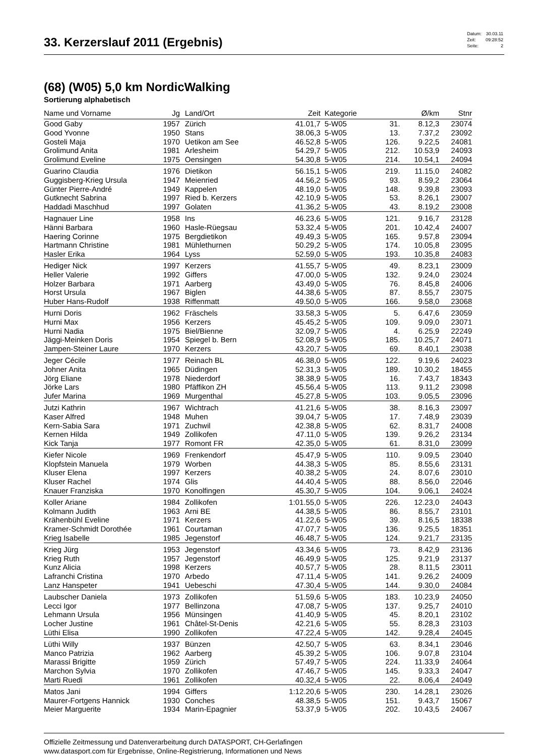33. Kerzerslauf 2011 (Ergebnis)
| Datum: | 30.03.11 |
| Zeit: | 09:28:52 |
| Seite: | 2 |
(68) (W05) 5,0 km NordicWalking
Sortierung alphabetisch
| Name und Vorname | Jg | Land/Ort | Zeit | Kategorie | | Ø/km | Stnr |
| --- | --- | --- | --- | --- | --- | --- | --- |
| Good Gaby | 1957 | Zürich | 41.01,7 | 5-W05 | 31. | 8.12,3 | 23074 |
| Good Yvonne | 1950 | Stans | 38.06,3 | 5-W05 | 13. | 7.37,2 | 23092 |
| Gosteli Maja | 1970 | Uetikon am See | 46.52,8 | 5-W05 | 126. | 9.22,5 | 24081 |
| Grolimund Anita | 1981 | Arlesheim | 54.29,7 | 5-W05 | 212. | 10.53,9 | 24093 |
| Grolimund Eveline | 1975 | Oensingen | 54.30,8 | 5-W05 | 214. | 10.54,1 | 24094 |
| Guarino Claudia | 1976 | Dietikon | 56.15,1 | 5-W05 | 219. | 11.15,0 | 24082 |
| Guggisberg-Krieg Ursula | 1947 | Meienried | 44.56,2 | 5-W05 | 93. | 8.59,2 | 23064 |
| Günter Pierre-André | 1949 | Kappelen | 48.19,0 | 5-W05 | 148. | 9.39,8 | 23093 |
| Gutknecht Sabrina | 1997 | Ried b. Kerzers | 42.10,9 | 5-W05 | 53. | 8.26,1 | 23007 |
| Haddadi Maschhud | 1997 | Golaten | 41.36,2 | 5-W05 | 43. | 8.19,2 | 23008 |
| Hagnauer Line | 1958 | Ins | 46.23,6 | 5-W05 | 121. | 9.16,7 | 23128 |
| Hänni Barbara | 1960 | Hasle-Rüegsau | 53.32,4 | 5-W05 | 201. | 10.42,4 | 24007 |
| Haering Corinne | 1975 | Bergdietikon | 49.49,3 | 5-W05 | 165. | 9.57,8 | 23094 |
| Hartmann Christine | 1981 | Mühlethurnen | 50.29,2 | 5-W05 | 174. | 10.05,8 | 23095 |
| Hasler Erika | 1964 | Lyss | 52.59,0 | 5-W05 | 193. | 10.35,8 | 24083 |
| Hediger Nick | 1997 | Kerzers | 41.55,7 | 5-W05 | 49. | 8.23,1 | 23009 |
| Heller Valerie | 1992 | Giffers | 47.00,0 | 5-W05 | 132. | 9.24,0 | 23024 |
| Holzer Barbara | 1971 | Aarberg | 43.49,0 | 5-W05 | 76. | 8.45,8 | 24006 |
| Horst Ursula | 1967 | Biglen | 44.38,6 | 5-W05 | 87. | 8.55,7 | 23075 |
| Huber Hans-Rudolf | 1938 | Riffenmatt | 49.50,0 | 5-W05 | 166. | 9.58,0 | 23068 |
| Hurni Doris | 1962 | Fräschels | 33.58,3 | 5-W05 | 5. | 6.47,6 | 23059 |
| Hurni Max | 1956 | Kerzers | 45.45,2 | 5-W05 | 109. | 9.09,0 | 23071 |
| Hurni Nadia | 1975 | Biel/Bienne | 32.09,7 | 5-W05 | 4. | 6.25,9 | 22249 |
| Jäggi-Meinken Doris | 1954 | Spiegel b. Bern | 52.08,9 | 5-W05 | 185. | 10.25,7 | 24071 |
| Jampen-Steiner Laure | 1970 | Kerzers | 43.20,7 | 5-W05 | 69. | 8.40,1 | 23038 |
| Jeger Cécile | 1977 | Reinach BL | 46.38,0 | 5-W05 | 122. | 9.19,6 | 24023 |
| Johner Anita | 1965 | Düdingen | 52.31,3 | 5-W05 | 189. | 10.30,2 | 18455 |
| Jörg Eliane | 1978 | Niederdorf | 38.38,9 | 5-W05 | 16. | 7.43,7 | 18343 |
| Jörke Lars | 1980 | Pfäffikon ZH | 45.56,4 | 5-W05 | 113. | 9.11,2 | 23098 |
| Jufer Marina | 1969 | Murgenthal | 45.27,8 | 5-W05 | 103. | 9.05,5 | 23096 |
| Jutzi Kathrin | 1967 | Wichtrach | 41.21,6 | 5-W05 | 38. | 8.16,3 | 23097 |
| Kaser Alfred | 1948 | Muhen | 39.04,7 | 5-W05 | 17. | 7.48,9 | 23039 |
| Kern-Sabia Sara | 1971 | Zuchwil | 42.38,8 | 5-W05 | 62. | 8.31,7 | 24008 |
| Kernen Hilda | 1949 | Zollikofen | 47.11,0 | 5-W05 | 139. | 9.26,2 | 23134 |
| Kick Tanja | 1977 | Romont FR | 42.35,0 | 5-W05 | 61. | 8.31,0 | 23099 |
| Kiefer Nicole | 1969 | Frenkendorf | 45.47,9 | 5-W05 | 110. | 9.09,5 | 23040 |
| Klopfstein Manuela | 1979 | Worben | 44.38,3 | 5-W05 | 85. | 8.55,6 | 23131 |
| Kluser Elena | 1997 | Kerzers | 40.38,2 | 5-W05 | 24. | 8.07,6 | 23010 |
| Kluser Rachel | 1974 | Glis | 44.40,4 | 5-W05 | 88. | 8.56,0 | 22046 |
| Knauer Franziska | 1970 | Konolfingen | 45.30,7 | 5-W05 | 104. | 9.06,1 | 24024 |
| Koller Ariane | 1984 | Zollikofen | 1:01.55,0 | 5-W05 | 226. | 12.23,0 | 24043 |
| Kolmann Judith | 1963 | Arni BE | 44.38,5 | 5-W05 | 86. | 8.55,7 | 23101 |
| Krähenbühl Eveline | 1971 | Kerzers | 41.22,6 | 5-W05 | 39. | 8.16,5 | 18338 |
| Kramer-Schmidt Dorothée | 1961 | Courtaman | 47.07,7 | 5-W05 | 136. | 9.25,5 | 18351 |
| Krieg Isabelle | 1985 | Jegenstorf | 46.48,7 | 5-W05 | 124. | 9.21,7 | 23135 |
| Krieg Jürg | 1953 | Jegenstorf | 43.34,6 | 5-W05 | 73. | 8.42,9 | 23136 |
| Krieg Ruth | 1957 | Jegenstorf | 46.49,9 | 5-W05 | 125. | 9.21,9 | 23137 |
| Kunz Alicia | 1998 | Kerzers | 40.57,7 | 5-W05 | 28. | 8.11,5 | 23011 |
| Lafranchi Cristina | 1970 | Arbedo | 47.11,4 | 5-W05 | 141. | 9.26,2 | 24009 |
| Lanz Hanspeter | 1941 | Uebeschi | 47.30,4 | 5-W05 | 144. | 9.30,0 | 24084 |
| Laubscher Daniela | 1973 | Zollikofen | 51.59,6 | 5-W05 | 183. | 10.23,9 | 24050 |
| Lecci Igor | 1977 | Bellinzona | 47.08,7 | 5-W05 | 137. | 9.25,7 | 24010 |
| Lehmann Ursula | 1956 | Münsingen | 41.40,9 | 5-W05 | 45. | 8.20,1 | 23102 |
| Locher Justine | 1961 | Châtel-St-Denis | 42.21,6 | 5-W05 | 55. | 8.28,3 | 23103 |
| Lüthi Elisa | 1990 | Zollikofen | 47.22,4 | 5-W05 | 142. | 9.28,4 | 24045 |
| Lüthi Willy | 1937 | Bünzen | 42.50,7 | 5-W05 | 63. | 8.34,1 | 23046 |
| Manco Patrizia | 1962 | Aarberg | 45.39,2 | 5-W05 | 106. | 9.07,8 | 23104 |
| Marassi Brigitte | 1959 | Zürich | 57.49,7 | 5-W05 | 224. | 11.33,9 | 24064 |
| Marchon Sylvia | 1970 | Zollikofen | 47.46,7 | 5-W05 | 145. | 9.33,3 | 24047 |
| Marti Ruedi | 1961 | Zollikofen | 40.32,4 | 5-W05 | 22. | 8.06,4 | 24049 |
| Matos Jani | 1994 | Giffers | 1:12.20,6 | 5-W05 | 230. | 14.28,1 | 23026 |
| Maurer-Fortgens Hannick | 1930 | Conches | 48.38,5 | 5-W05 | 151. | 9.43,7 | 15067 |
| Meier Marguerite | 1934 | Marin-Epagnier | 53.37,9 | 5-W05 | 202. | 10.43,5 | 24067 |
Offizielle Zeitmessung und Datenverarbeitung durch DATASPORT, CH-Gerlafingen
www.datasport.com für Ergebnisse, Online-Registrierung, Informationen und News